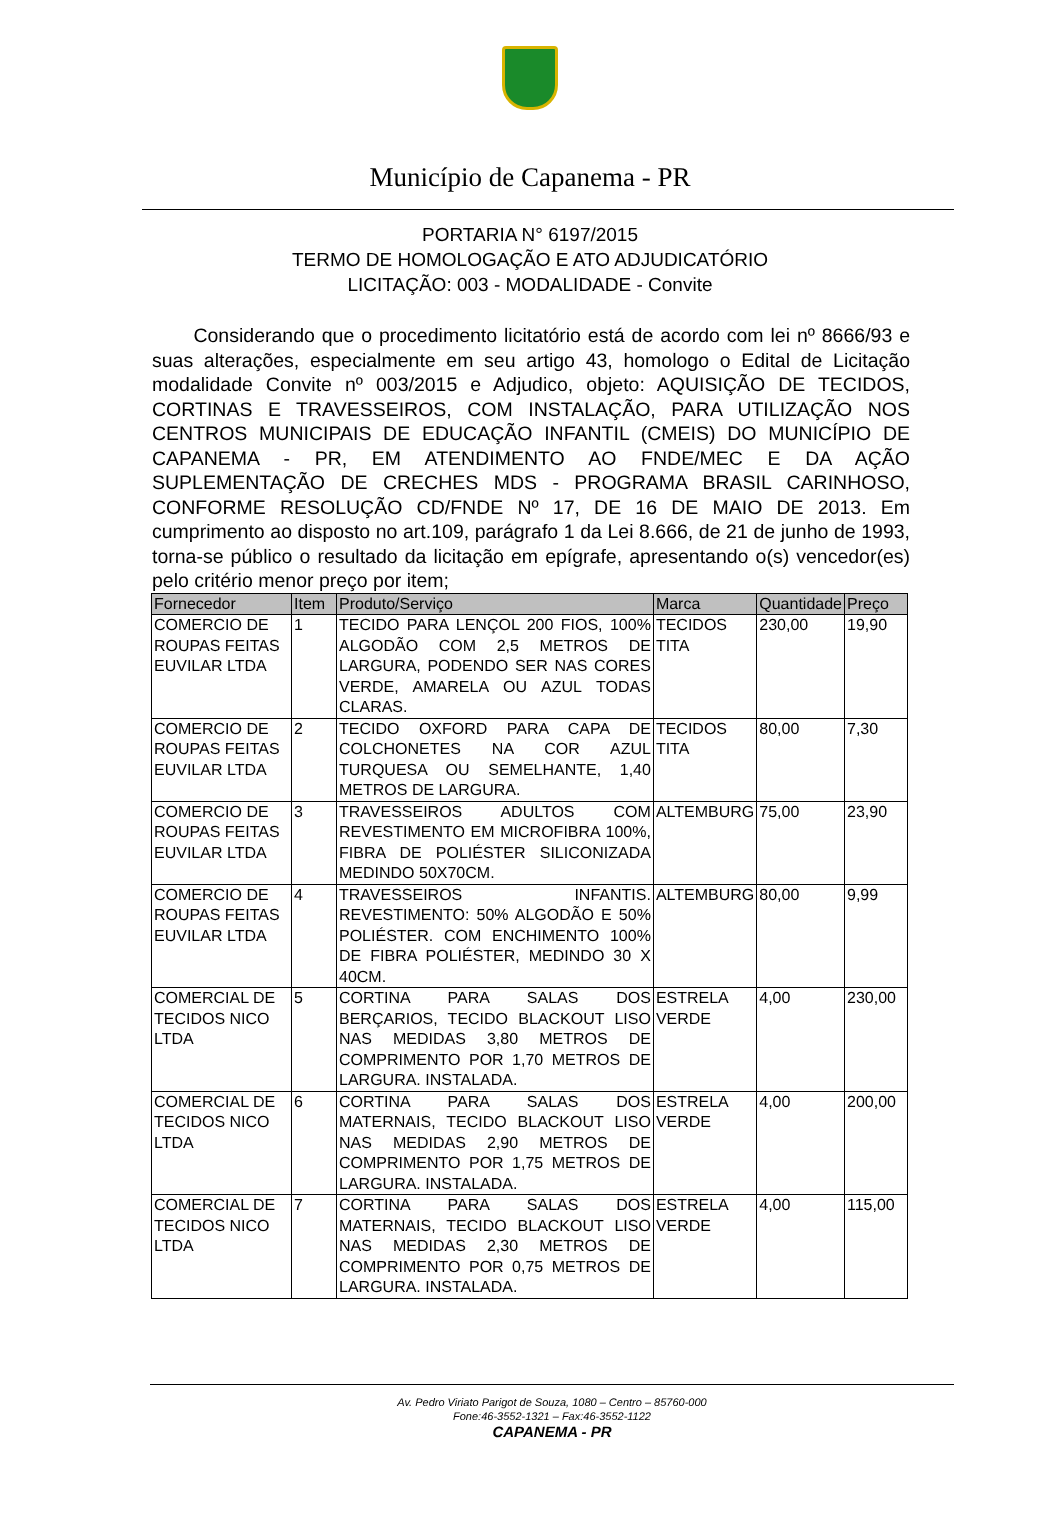Município de Capanema - PR
PORTARIA N° 6197/2015
TERMO DE HOMOLOGAÇÃO E ATO ADJUDICATÓRIO
LICITAÇÃO: 003 - MODALIDADE - Convite
Considerando que o procedimento licitatório está de acordo com lei nº 8666/93 e suas alterações, especialmente em seu artigo 43, homologo o Edital de Licitação modalidade Convite nº 003/2015 e Adjudico, objeto: AQUISIÇÃO DE TECIDOS, CORTINAS E TRAVESSEIROS, COM INSTALAÇÃO, PARA UTILIZAÇÃO NOS CENTROS MUNICIPAIS DE EDUCAÇÃO INFANTIL (CMEIS) DO MUNICÍPIO DE CAPANEMA - PR, EM ATENDIMENTO AO FNDE/MEC E DA AÇÃO SUPLEMENTAÇÃO DE CRECHES MDS - PROGRAMA BRASIL CARINHOSO, CONFORME RESOLUÇÃO CD/FNDE Nº 17, DE 16 DE MAIO DE 2013. Em cumprimento ao disposto no art.109, parágrafo 1 da Lei 8.666, de 21 de junho de 1993, torna-se público o resultado da licitação em epígrafe, apresentando o(s) vencedor(es) pelo critério menor preço por item;
| Fornecedor | Item | Produto/Serviço | Marca | Quantidade | Preço |
| --- | --- | --- | --- | --- | --- |
| COMERCIO DE ROUPAS FEITAS EUVILAR LTDA | 1 | TECIDO PARA LENÇOL 200 FIOS, 100% ALGODÃO COM 2,5 METROS DE LARGURA, PODENDO SER NAS CORES VERDE, AMARELA OU AZUL TODAS CLARAS. | TECIDOS TITA | 230,00 | 19,90 |
| COMERCIO DE ROUPAS FEITAS EUVILAR LTDA | 2 | TECIDO OXFORD PARA CAPA DE COLCHONETES NA COR AZUL TURQUESA OU SEMELHANTE, 1,40 METROS DE LARGURA. | TECIDOS TITA | 80,00 | 7,30 |
| COMERCIO DE ROUPAS FEITAS EUVILAR LTDA | 3 | TRAVESSEIROS ADULTOS COM REVESTIMENTO EM MICROFIBRA 100%, FIBRA DE POLIÉSTER SILICONIZADA MEDINDO 50X70CM. | ALTEMBURG | 75,00 | 23,90 |
| COMERCIO DE ROUPAS FEITAS EUVILAR LTDA | 4 | TRAVESSEIROS INFANTIS. REVESTIMENTO: 50% ALGODÃO E 50% POLIÉSTER. COM ENCHIMENTO 100% DE FIBRA POLIÉSTER, MEDINDO 30 X 40CM. | ALTEMBURG | 80,00 | 9,99 |
| COMERCIAL DE TECIDOS NICO LTDA | 5 | CORTINA PARA SALAS DOS BERÇARIOS, TECIDO BLACKOUT LISO NAS MEDIDAS 3,80 METROS DE COMPRIMENTO POR 1,70 METROS DE LARGURA. INSTALADA. | ESTRELA VERDE | 4,00 | 230,00 |
| COMERCIAL DE TECIDOS NICO LTDA | 6 | CORTINA PARA SALAS DOS MATERNAIS, TECIDO BLACKOUT LISO NAS MEDIDAS 2,90 METROS DE COMPRIMENTO POR 1,75 METROS DE LARGURA. INSTALADA. | ESTRELA VERDE | 4,00 | 200,00 |
| COMERCIAL DE TECIDOS NICO LTDA | 7 | CORTINA PARA SALAS DOS MATERNAIS, TECIDO BLACKOUT LISO NAS MEDIDAS 2,30 METROS DE COMPRIMENTO POR 0,75 METROS DE LARGURA. INSTALADA. | ESTRELA VERDE | 4,00 | 115,00 |
Av. Pedro Viriato Parigot de Souza, 1080 – Centro – 85760-000
Fone:46-3552-1321 – Fax:46-3552-1122
CAPANEMA - PR